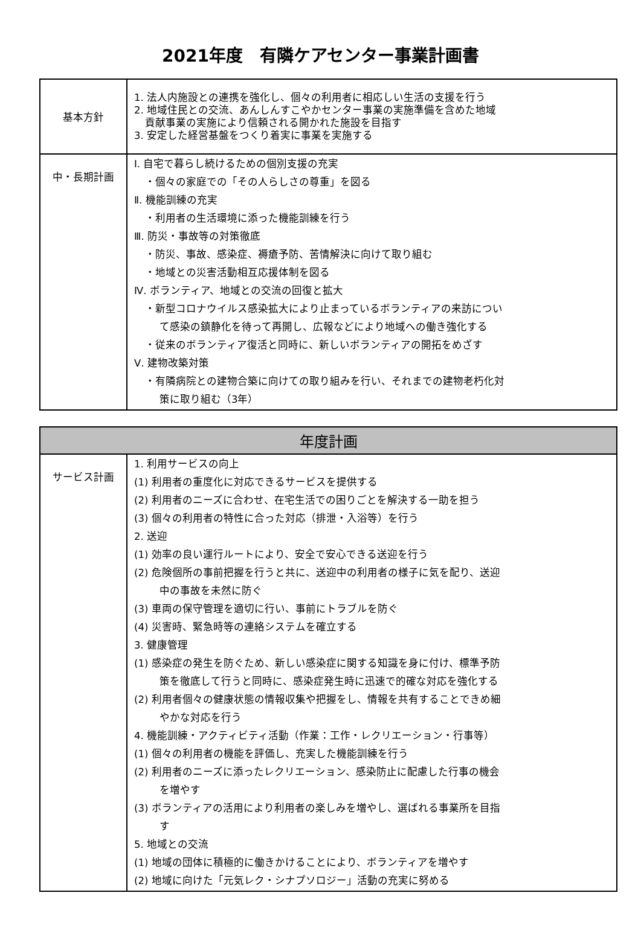2021年度　有隣ケアセンター事業計画書
| 基本方針 | 1. 法人内施設との連携を強化し、個々の利用者に相応しい生活の支援を行う 2. 地域住民との交流、あんしんすこやかセンター事業の実施準備を含めた地域 貢献事業の実施により信頼される開かれた施設を目指す 3. 安定した経営基盤をつくり着実に事業を実施する |
| 中・長期計画 | Ⅰ. 自宅で暮らし続けるための個別支援の充実 ・個々の家庭での「その人らしさの尊重」を図る Ⅱ. 機能訓練の充実 ・利用者の生活環境に添った機能訓練を行う Ⅲ. 防災・事故等の対策徹底 ・防災、事故、感染症、褥瘡予防、苦情解決に向けて取り組む ・地域との災害活動相互応援体制を図る Ⅳ. ボランティア、地域との交流の回復と拡大 ・新型コロナウイルス感染拡大により止まっているボランティアの来訪につい て感染の鎮静化を待って再開し、広報などにより地域への働き強化する ・従来のボランティア復活と同時に、新しいボランティアの開拓をめざす Ⅴ. 建物改築対策 ・有隣病院との建物合築に向けての取り組みを行い、それまでの建物老朽化対 策に取り組む（3年） |
| 年度計画 | |
| --- | --- |
| サービス計画 | 1. 利用サービスの向上 (1) 利用者の重度化に対応できるサービスを提供する (2) 利用者のニーズに合わせ、在宅生活での困りごとを解決する一助を担う (3) 個々の利用者の特性に合った対応（排泄・入浴等）を行う 2. 送迎 (1) 効率の良い運行ルートにより、安全で安心できる送迎を行う (2) 危険個所の事前把握を行うと共に、送迎中の利用者の様子に気を配り、送迎 中の事故を未然に防ぐ (3) 車両の保守管理を適切に行い、事前にトラブルを防ぐ (4) 災害時、緊急時等の連絡システムを確立する 3. 健康管理 (1) 感染症の発生を防ぐため、新しい感染症に関する知識を身に付け、標準予防 策を徹底して行うと同時に、感染症発生時に迅速で的確な対応を強化する (2) 利用者個々の健康状態の情報収集や把握をし、情報を共有することできめ細 やかな対応を行う 4. 機能訓練・アクティビティ活動（作業：工作・レクリエーション・行事等） (1) 個々の利用者の機能を評価し、充実した機能訓練を行う (2) 利用者のニーズに添ったレクリエーション、感染防止に配慮した行事の機会 を増やす (3) ボランティアの活用により利用者の楽しみを増やし、選ばれる事業所を目指 す 5. 地域との交流 (1) 地域の団体に積極的に働きかけることにより、ボランティアを増やす (2) 地域に向けた「元気レク・シナプソロジー」活動の充実に努める |